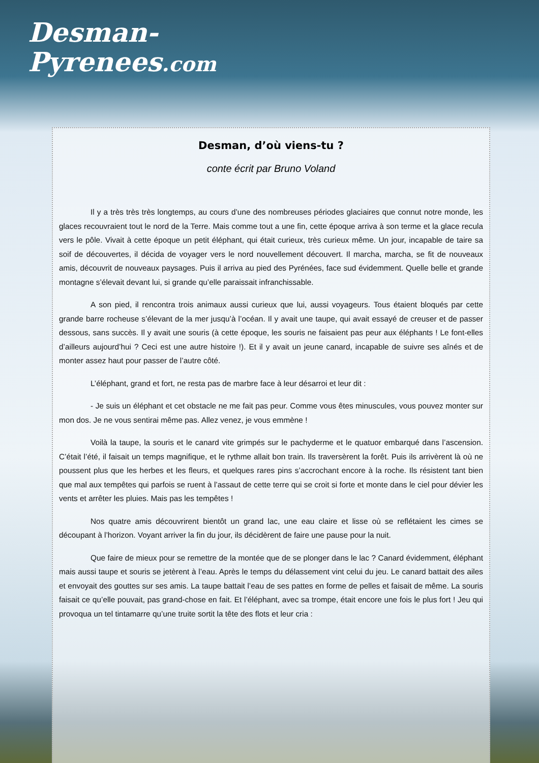Desman-
Pyrenees.com
Desman, d’où viens-tu ?
conte écrit par Bruno Voland
Il y a très très très longtemps, au cours d’une des nombreuses périodes glaciaires que connut notre monde, les glaces recouvraient tout le nord de la Terre. Mais comme tout a une fin, cette époque arriva à son terme et la glace recula vers le pôle. Vivait à cette époque un petit éléphant, qui était curieux, très curieux même. Un jour, incapable de taire sa soif de découvertes, il décida de voyager vers le nord nouvellement découvert. Il marcha, marcha, se fit de nouveaux amis, découvrit de nouveaux paysages. Puis il arriva au pied des Pyrénées, face sud évidemment. Quelle belle et grande montagne s’élevait devant lui, si grande qu’elle paraissait infranchissable.
A son pied, il rencontra trois animaux aussi curieux que lui, aussi voyageurs. Tous étaient bloqués par cette grande barre rocheuse s’élevant de la mer jusqu’à l’océan. Il y avait une taupe, qui avait essayé de creuser et de passer dessous, sans succès. Il y avait une souris (à cette époque, les souris ne faisaient pas peur aux éléphants ! Le font-elles d’ailleurs aujourd’hui ? Ceci est une autre histoire !). Et il y avait un jeune canard, incapable de suivre ses aînés et de monter assez haut pour passer de l’autre côté.
L’éléphant, grand et fort, ne resta pas de marbre face à leur désarroi et leur dit :
- Je suis un éléphant et cet obstacle ne me fait pas peur. Comme vous êtes minuscules, vous pouvez monter sur mon dos. Je ne vous sentirai même pas. Allez venez, je vous emmène !
Voilà la taupe, la souris et le canard vite grimpés sur le pachyderme et le quatuor embarqué dans l’ascension. C’était l’été, il faisait un temps magnifique, et le rythme allait bon train. Ils traversèrent la forêt. Puis ils arrivèrent là où ne poussent plus que les herbes et les fleurs, et quelques rares pins s’accrochant encore à la roche. Ils résistent tant bien que mal aux tempêtes qui parfois se ruent à l’assaut de cette terre qui se croit si forte et monte dans le ciel pour dévier les vents et arrêter les pluies. Mais pas les tempêtes !
Nos quatre amis découvrirent bientôt un grand lac, une eau claire et lisse où se reflétaient les cimes se découpant à l’horizon. Voyant arriver la fin du jour, ils décidèrent de faire une pause pour la nuit.
Que faire de mieux pour se remettre de la montée que de se plonger dans le lac ? Canard évidemment, éléphant mais aussi taupe et souris se jetèrent à l’eau. Après le temps du délassement vint celui du jeu. Le canard battait des ailes et envoyait des gouttes sur ses amis. La taupe battait l’eau de ses pattes en forme de pelles et faisait de même. La souris faisait ce qu’elle pouvait, pas grand-chose en fait. Et l’éléphant, avec sa trompe, était encore une fois le plus fort ! Jeu qui provoqua un tel tintamarre qu’une truite sortit la tête des flots et leur cria :